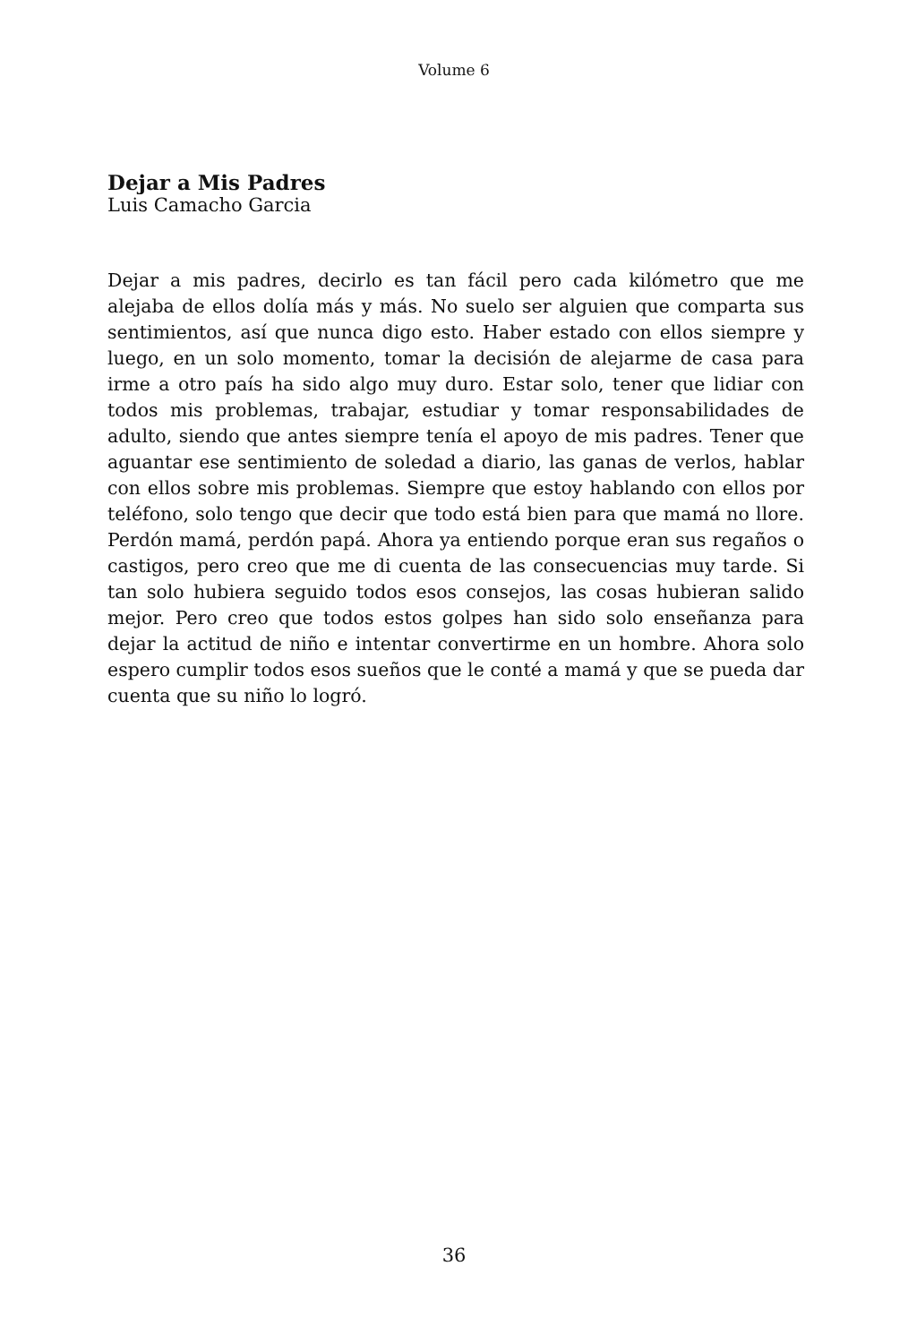Volume 6
Dejar a Mis Padres
Luis Camacho Garcia
Dejar a mis padres, decirlo es tan fácil pero cada kilómetro que me alejaba de ellos dolía más y más. No suelo ser alguien que comparta sus sentimientos, así que nunca digo esto. Haber estado con ellos siempre y luego, en un solo momento, tomar la decisión de alejarme de casa para irme a otro país ha sido algo muy duro. Estar solo, tener que lidiar con todos mis problemas, trabajar, estudiar y tomar responsabilidades de adulto, siendo que antes siempre tenía el apoyo de mis padres. Tener que aguantar ese sentimiento de soledad a diario, las ganas de verlos, hablar con ellos sobre mis problemas. Siempre que estoy hablando con ellos por teléfono, solo tengo que decir que todo está bien para que mamá no llore. Perdón mamá, perdón papá. Ahora ya entiendo porque eran sus regaños o castigos, pero creo que me di cuenta de las consecuencias muy tarde. Si tan solo hubiera seguido todos esos consejos, las cosas hubieran salido mejor. Pero creo que todos estos golpes han sido solo enseñanza para dejar la actitud de niño e intentar convertirme en un hombre. Ahora solo espero cumplir todos esos sueños que le conté a mamá y que se pueda dar cuenta que su niño lo logró.
36